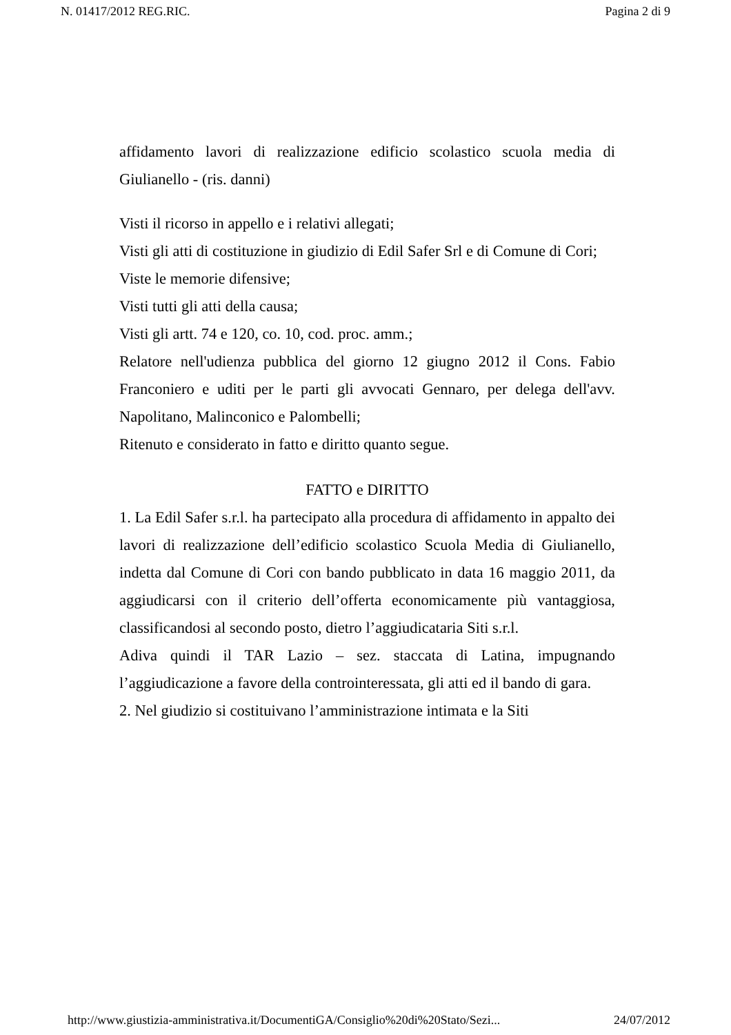N. 01417/2012 REG.RIC. Pagina 2 di 9
affidamento lavori di realizzazione edificio scolastico scuola media di Giulianello - (ris. danni)
Visti il ricorso in appello e i relativi allegati;
Visti gli atti di costituzione in giudizio di Edil Safer Srl e di Comune di Cori;
Viste le memorie difensive;
Visti tutti gli atti della causa;
Visti gli artt. 74 e 120, co. 10, cod. proc. amm.;
Relatore nell'udienza pubblica del giorno 12 giugno 2012 il Cons. Fabio Franconiero e uditi per le parti gli avvocati Gennaro, per delega dell'avv. Napolitano, Malinconico e Palombelli;
Ritenuto e considerato in fatto e diritto quanto segue.
FATTO e DIRITTO
1. La Edil Safer s.r.l. ha partecipato alla procedura di affidamento in appalto dei lavori di realizzazione dell’edificio scolastico Scuola Media di Giulianello, indetta dal Comune di Cori con bando pubblicato in data 16 maggio 2011, da aggiudicarsi con il criterio dell’offerta economicamente più vantaggiosa, classificandosi al secondo posto, dietro l’aggiudicataria Siti s.r.l.
Adiva quindi il TAR Lazio – sez. staccata di Latina, impugnando l’aggiudicazione a favore della controinteressata, gli atti ed il bando di gara.
2. Nel giudizio si costituivano l’amministrazione intimata e la Siti
http://www.giustizia-amministrativa.it/DocumentiGA/Consiglio%20di%20Stato/Sezi... 24/07/2012